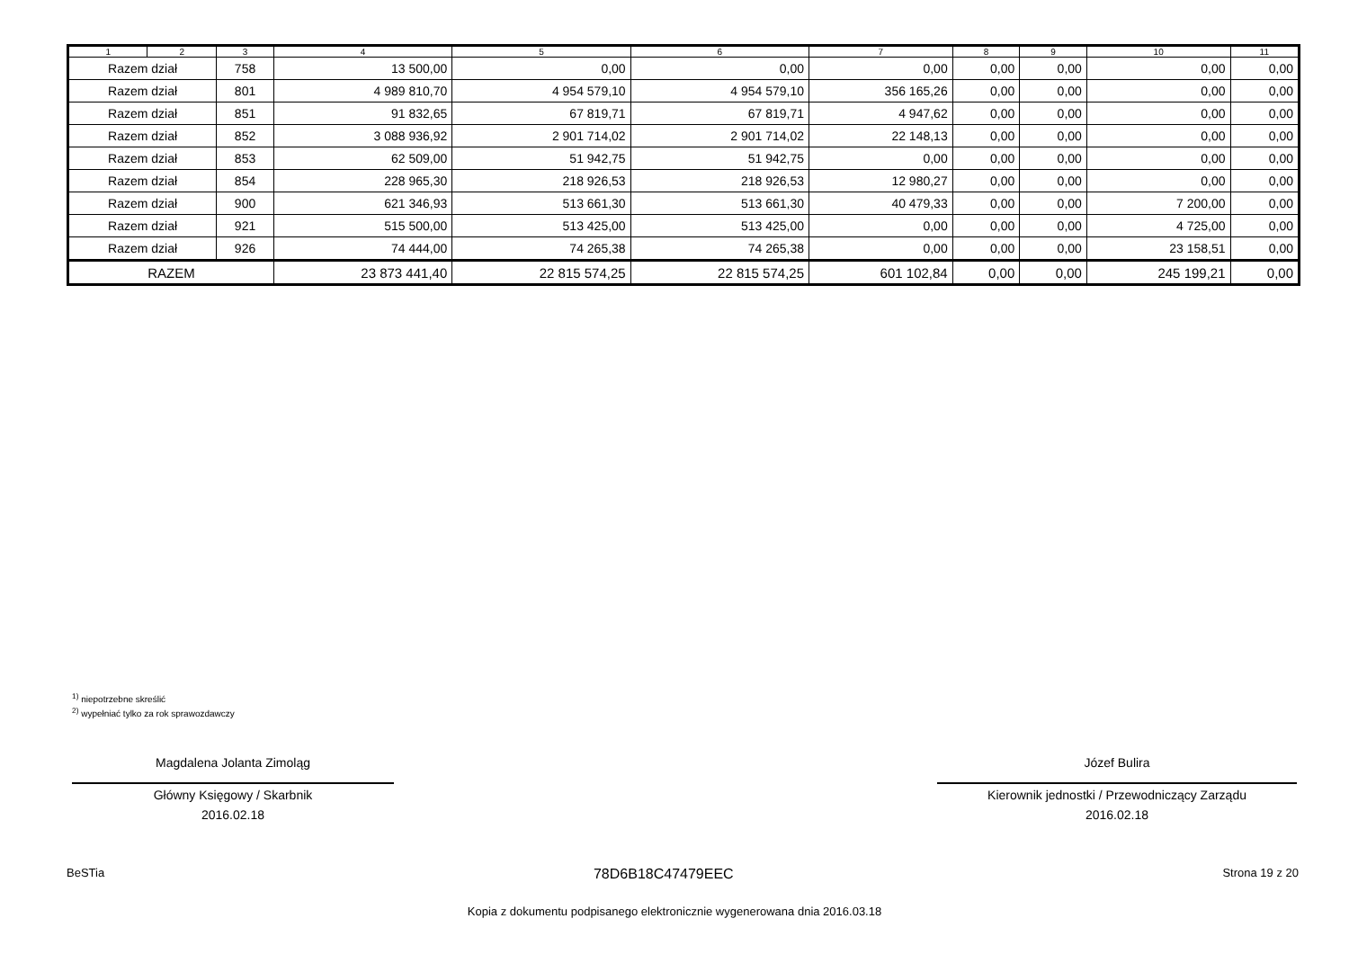| 1 | 2 | 3 | 4 | 5 | 6 | 7 | 8 | 9 | 10 | 11 |
| --- | --- | --- | --- | --- | --- | --- | --- | --- | --- | --- |
| Razem dział | | 758 | 13 500,00 | 0,00 | 0,00 | 0,00 | 0,00 | 0,00 | 0,00 | 0,00 |
| Razem dział | | 801 | 4 989 810,70 | 4 954 579,10 | 4 954 579,10 | 356 165,26 | 0,00 | 0,00 | 0,00 | 0,00 |
| Razem dział | | 851 | 91 832,65 | 67 819,71 | 67 819,71 | 4 947,62 | 0,00 | 0,00 | 0,00 | 0,00 |
| Razem dział | | 852 | 3 088 936,92 | 2 901 714,02 | 2 901 714,02 | 22 148,13 | 0,00 | 0,00 | 0,00 | 0,00 |
| Razem dział | | 853 | 62 509,00 | 51 942,75 | 51 942,75 | 0,00 | 0,00 | 0,00 | 0,00 | 0,00 |
| Razem dział | | 854 | 228 965,30 | 218 926,53 | 218 926,53 | 12 980,27 | 0,00 | 0,00 | 0,00 | 0,00 |
| Razem dział | | 900 | 621 346,93 | 513 661,30 | 513 661,30 | 40 479,33 | 0,00 | 0,00 | 7 200,00 | 0,00 |
| Razem dział | | 921 | 515 500,00 | 513 425,00 | 513 425,00 | 0,00 | 0,00 | 0,00 | 4 725,00 | 0,00 |
| Razem dział | | 926 | 74 444,00 | 74 265,38 | 74 265,38 | 0,00 | 0,00 | 0,00 | 23 158,51 | 0,00 |
| RAZEM | | | 23 873 441,40 | 22 815 574,25 | 22 815 574,25 | 601 102,84 | 0,00 | 0,00 | 245 199,21 | 0,00 |
<sup>1)</sup> niepotrzebne skreślić
<sup>2)</sup> wypełniać tylko za rok sprawozdawczy
Magdalena Jolanta Zimoląg
Główny Księgowy / Skarbnik
2016.02.18
Józef Bulira
Kierownik jednostki / Przewodniczący Zarządu
2016.02.18
BeSTia 78D6B18C47479EEC Strona 19 z 20
Kopia z dokumentu podpisanego elektronicznie wygenerowana dnia 2016.03.18